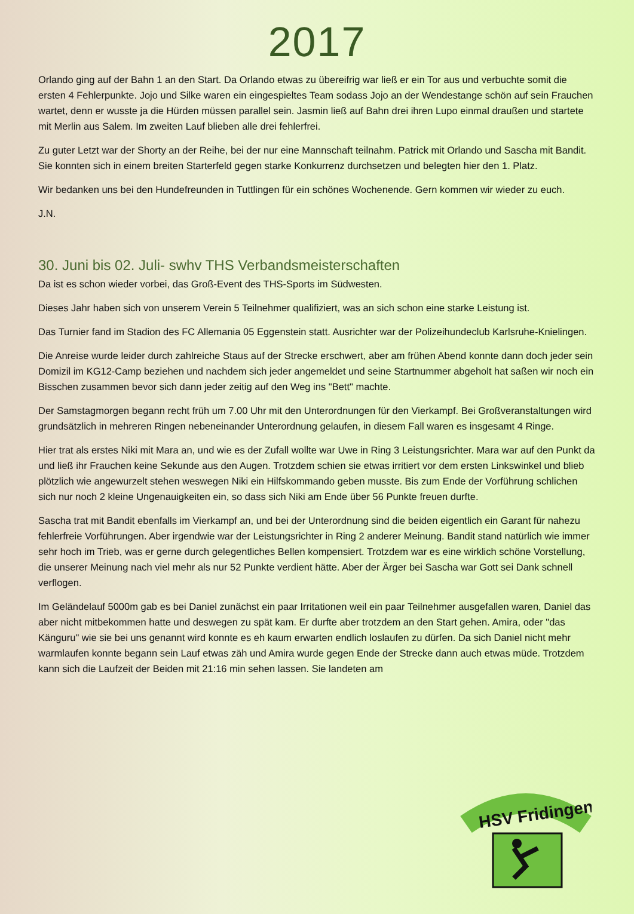2017
Orlando ging auf der Bahn 1 an den Start. Da Orlando etwas zu übereifrig war ließ er ein Tor aus und verbuchte somit die ersten 4 Fehlerpunkte. Jojo und Silke waren ein eingespieltes Team sodass Jojo an der Wendestange schön auf sein Frauchen wartet, denn er wusste ja die Hürden müssen parallel sein. Jasmin ließ auf Bahn drei ihren Lupo einmal draußen und startete mit Merlin aus Salem. Im zweiten Lauf blieben alle drei fehlerfrei.
Zu guter Letzt war der Shorty an der Reihe, bei der nur eine Mannschaft teilnahm. Patrick mit Orlando und Sascha mit Bandit. Sie konnten sich in einem breiten Starterfeld gegen starke Konkurrenz durchsetzen und belegten hier den 1. Platz.
Wir bedanken uns bei den Hundefreunden in Tuttlingen für ein schönes Wochenende. Gern kommen wir wieder zu euch.
J.N.
30. Juni bis 02. Juli- swhv THS Verbandsmeisterschaften
Da ist es schon wieder vorbei, das Groß-Event des THS-Sports im Südwesten.
Dieses Jahr haben sich von unserem Verein 5 Teilnehmer qualifiziert, was an sich schon eine starke Leistung ist.
Das Turnier fand im Stadion des FC Allemania 05 Eggenstein statt. Ausrichter war der Polizeihundeclub Karlsruhe-Knielingen.
Die Anreise wurde leider durch zahlreiche Staus auf der Strecke erschwert, aber am frühen Abend konnte dann doch jeder sein Domizil im KG12-Camp beziehen und nachdem sich jeder angemeldet und seine Startnummer abgeholt hat saßen wir noch ein Bisschen zusammen bevor sich dann jeder zeitig auf den Weg ins "Bett" machte.
Der Samstagmorgen begann recht früh um 7.00 Uhr mit den Unterordnungen für den Vierkampf. Bei Großveranstaltungen wird grundsätzlich in mehreren Ringen nebeneinander Unterordnung gelaufen, in diesem Fall waren es insgesamt 4 Ringe.
Hier trat als erstes Niki mit Mara an, und wie es der Zufall wollte war Uwe in Ring 3 Leistungsrichter. Mara war auf den Punkt da und ließ ihr Frauchen keine Sekunde aus den Augen. Trotzdem schien sie etwas irritiert vor dem ersten Linkswinkel und blieb plötzlich wie angewurzelt stehen weswegen Niki ein Hilfskommando geben musste. Bis zum Ende der Vorführung schlichen sich nur noch 2 kleine Ungenauigkeiten ein, so dass sich Niki am Ende über 56 Punkte freuen durfte.
Sascha trat mit Bandit ebenfalls im Vierkampf an, und bei der Unterordnung sind die beiden eigentlich ein Garant für nahezu fehlerfreie Vorführungen. Aber irgendwie war der Leistungsrichter in Ring 2 anderer Meinung. Bandit stand natürlich wie immer sehr hoch im Trieb, was er gerne durch gelegentliches Bellen kompensiert. Trotzdem war es eine wirklich schöne Vorstellung, die unserer Meinung nach viel mehr als nur 52 Punkte verdient hätte. Aber der Ärger bei Sascha war Gott sei Dank schnell verflogen.
Im Geländelauf 5000m gab es bei Daniel zunächst ein paar Irritationen weil ein paar Teilnehmer ausgefallen waren, Daniel das aber nicht mitbekommen hatte und deswegen zu spät kam. Er durfte aber trotzdem an den Start gehen. Amira, oder "das Känguru" wie sie bei uns genannt wird konnte es eh kaum erwarten endlich loslaufen zu dürfen. Da sich Daniel nicht mehr warmlaufen konnte begann sein Lauf etwas zäh und Amira wurde gegen Ende der Strecke dann auch etwas müde. Trotzdem kann sich die Laufzeit der Beiden mit 21:16 min sehen lassen. Sie landeten am
HSV Fridingen